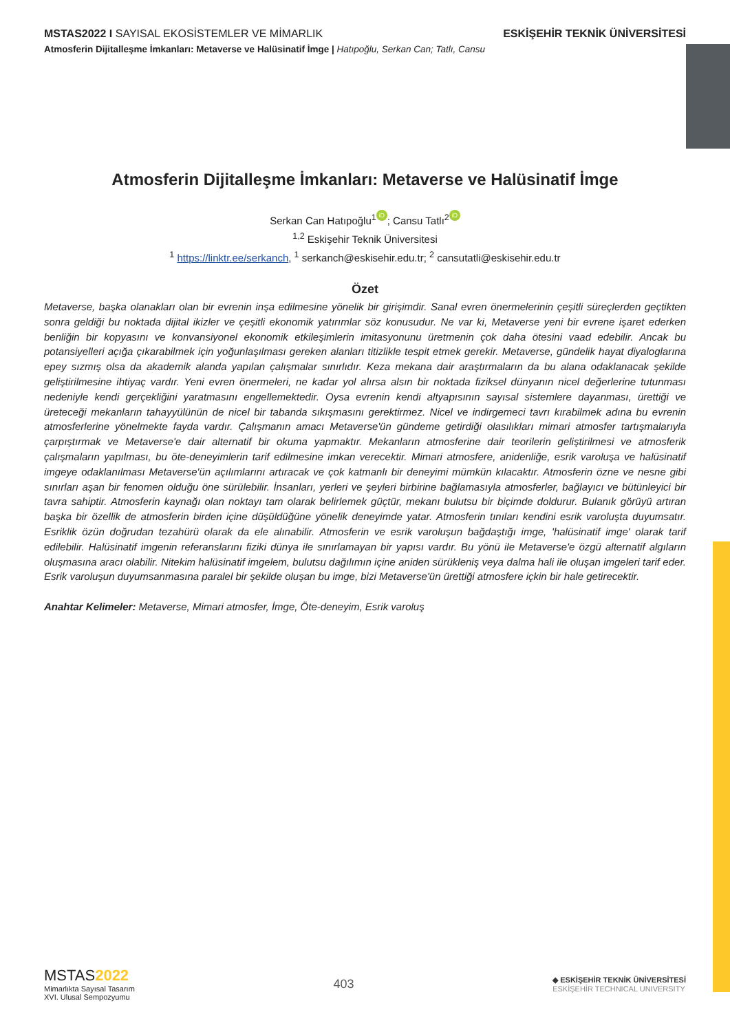MSTAS2022 I SAYISAL EKOSİSTEMLER VE MİMARLIK ESKİŞEHİR TEKNİK ÜNİVERSİTESİ
Atmosferin Dijitalleşme İmkanları: Metaverse ve Halüsinatif İmge | Hatıpoğlu, Serkan Can; Tatlı, Cansu
Atmosferin Dijitalleşme İmkanları: Metaverse ve Halüsinatif İmge
Serkan Can Hatıpoğlu<sup>1</sup> iD; Cansu Tatlı<sup>2</sup> iD
<sup>1,2</sup> Eskişehir Teknik Üniversitesi
<sup>1</sup> https://linktr.ee/serkanch, <sup>1</sup> serkanch@eskisehir.edu.tr; <sup>2</sup> cansutatli@eskisehir.edu.tr
Özet
Metaverse, başka olanakları olan bir evrenin inşa edilmesine yönelik bir girişimdir. Sanal evren önermelerinin çeşitli süreçlerden geçtikten sonra geldiği bu noktada dijital ikizler ve çeşitli ekonomik yatırımlar söz konusudur. Ne var ki, Metaverse yeni bir evrene işaret ederken benliğin bir kopyasını ve konvansiyonel ekonomik etkileşimlerin imitasyonunu üretmenin çok daha ötesini vaad edebilir. Ancak bu potansiyelleri açığa çıkarabilmek için yoğunlaşılması gereken alanları titizlikle tespit etmek gerekir. Metaverse, gündelik hayat diyaloglarına epey sızmış olsa da akademik alanda yapılan çalışmalar sınırlıdır. Keza mekana dair araştırmaların da bu alana odaklanacak şekilde geliştirilmesine ihtiyaç vardır. Yeni evren önermeleri, ne kadar yol alırsa alsın bir noktada fiziksel dünyanın nicel değerlerine tutunması nedeniyle kendi gerçekliğini yaratmasını engellemektedir. Oysa evrenin kendi altyapısının sayısal sistemlere dayanması, ürettiği ve üreteceği mekanların tahayyülünün de nicel bir tabanda sıkışmasını gerektirmez. Nicel ve indirgemeci tavrı kırabilmek adına bu evrenin atmosferlerine yönelmekte fayda vardır. Çalışmanın amacı Metaverse'ün gündeme getirdiği olasılıkları mimari atmosfer tartışmalarıyla çarpıştırmak ve Metaverse'e dair alternatif bir okuma yapmaktır. Mekanların atmosferine dair teorilerin geliştirilmesi ve atmosferik çalışmaların yapılması, bu öte-deneyimlerin tarif edilmesine imkan verecektir. Mimari atmosfere, anidenliğe, esrik varoluşa ve halüsinatif imgeye odaklanılması Metaverse'ün açılımlarını artıracak ve çok katmanlı bir deneyimi mümkün kılacaktır. Atmosferin özne ve nesne gibi sınırları aşan bir fenomen olduğu öne sürülebilir. İnsanları, yerleri ve şeyleri birbirine bağlamasıyla atmosferler, bağlayıcı ve bütünleyici bir tavra sahiptir. Atmosferin kaynağı olan noktayı tam olarak belirlemek güçtür, mekanı bulutsu bir biçimde doldurur. Bulanık görüyü artıran başka bir özellik de atmosferin birden içine düşüldüğüne yönelik deneyimde yatar. Atmosferin tınıları kendini esrik varoluşta duyumsatır. Esriklik özün doğrudan tezahürü olarak da ele alınabilir. Atmosferin ve esrik varoluşun bağdaştığı imge, 'halüsinatif imge' olarak tarif edilebilir. Halüsinatif imgenin referanslarını fiziki dünya ile sınırlamayan bir yapısı vardır. Bu yönü ile Metaverse'e özgü alternatif algıların oluşmasına aracı olabilir. Nitekim halüsinatif imgelem, bulutsu dağılımın içine aniden sürükleniş veya dalma hali ile oluşan imgeleri tarif eder. Esrik varoluşun duyumsanmasına paralel bir şekilde oluşan bu imge, bizi Metaverse'ün ürettiği atmosfere içkin bir hale getirecektir.
Anahtar Kelimeler: Metaverse, Mimari atmosfer, İmge, Öte-deneyim, Esrik varoluş
MSTAS 2022
Mimarlıkta Sayısal Tasarım
XVI. Ulusal Sempozyumu
403
◆ ESKİŞEHİR TEKNİK ÜNİVERSİTESİ
ESKİŞEHİR TECHNICAL UNIVERSITY